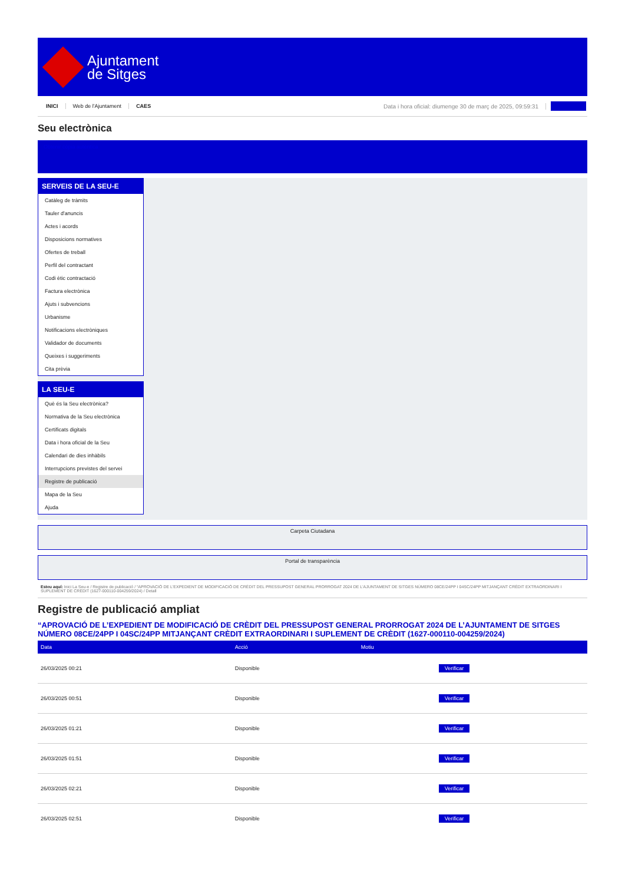Ajuntament
de Sitges
INICI Web de l'Ajuntament CAES Data i hora oficial: diumenge 30 de març de 2025, 09:59:31
Seu electrònica
Obtenir còpia autèntica
SERVEIS DE LA SEU-E
Catàleg de tràmits
Tauler d'anuncis
Actes i acords
Disposicions normatives
Ofertes de treball
Perfil del contractant
Codi ètic contractació
Factura electrònica
Ajuts i subvencions
Urbanisme
Notificacions electròniques
Validador de documents
Queixes i suggeriments
Cita prèvia
LA SEU-E
Què és la Seu electrònica?
Normativa de la Seu electrònica
Certificats digitals
Data i hora oficial de la Seu
Calendari de dies inhàbils
Interrupcions previstes del servei
Registre de publicació
Mapa de la Seu
Ajuda
Carpeta Ciutadana
Portal de transparència
Esteu aquí: Inici La Seu-e / Registre de publicació / “APROVACIÓ DE L'EXPEDIENT DE MODIFICACIÓ DE CRÈDIT DEL PRESSUPOST GENERAL PRORROGAT 2024 DE L'AJUNTAMENT DE SITGES NÚMERO 08CE/24PP I 04SC/24PP MITJANÇANT CRÈDIT EXTRAORDINARI I SUPLEMENT DE CRÈDIT (1627-000110-004259/2024) / Detall
Registre de publicació ampliat
“APROVACIÓ DE L’EXPEDIENT DE MODIFICACIÓ DE CRÈDIT DEL PRESSUPOST GENERAL PRORROGAT 2024 DE L’AJUNTAMENT DE SITGES NÚMERO 08CE/24PP I 04SC/24PP MITJANÇANT CRÈDIT EXTRAORDINARI I SUPLEMENT DE CRÈDIT (1627-000110-004259/2024)
| Data | Acció | Motiu | |
| --- | --- | --- | --- |
| 26/03/2025 00:21 | Disponible | | Verificar |
| 26/03/2025 00:51 | Disponible | | Verificar |
| 26/03/2025 01:21 | Disponible | | Verificar |
| 26/03/2025 01:51 | Disponible | | Verificar |
| 26/03/2025 02:21 | Disponible | | Verificar |
| 26/03/2025 02:51 | Disponible | | Verificar |